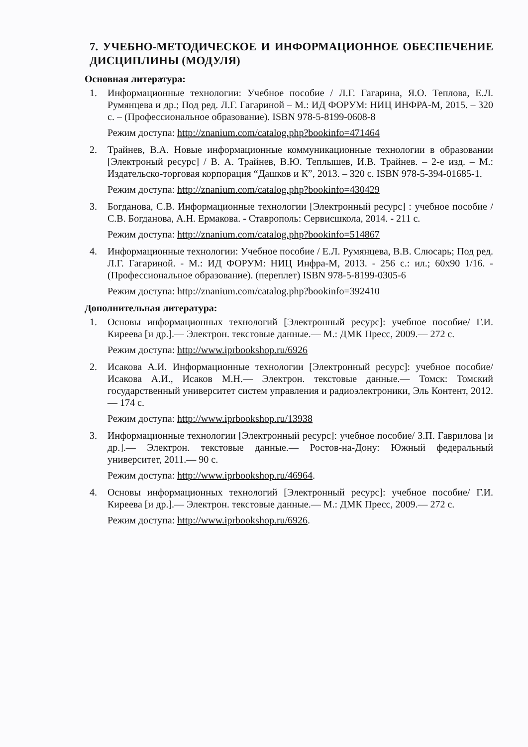7. УЧЕБНО-МЕТОДИЧЕСКОЕ И ИНФОРМАЦИОННОЕ ОБЕСПЕЧЕНИЕ ДИСЦИПЛИНЫ (МОДУЛЯ)
Основная литература:
1. Информационные технологии: Учебное пособие / Л.Г. Гагарина, Я.О. Теплова, Е.Л. Румянцева и др.; Под ред. Л.Г. Гагариной – М.: ИД ФОРУМ: НИЦ ИНФРА-М, 2015. – 320 с. – (Профессиональное образование). ISBN 978-5-8199-0608-8
Режим доступа: http://znanium.com/catalog.php?bookinfo=471464
2. Трайнев, В.А. Новые информационные коммуникационные технологии в образовании [Электроный ресурс] / В. А. Трайнев, В.Ю. Теплышев, И.В. Трайнев. – 2-е изд. – М.: Издательско-торговая корпорация “Дашков и К”, 2013. – 320 с. ISBN 978-5-394-01685-1.
Режим доступа: http://znanium.com/catalog.php?bookinfo=430429
3. Богданова, С.В. Информационные технологии [Электронный ресурс] : учебное пособие / С.В. Богданова, А.Н. Ермакова. - Ставрополь: Сервисшкола, 2014. - 211 с.
Режим доступа: http://znanium.com/catalog.php?bookinfo=514867
4. Информационные технологии: Учебное пособие / Е.Л. Румянцева, В.В. Слюсарь; Под ред. Л.Г. Гагариной. - М.: ИД ФОРУМ: НИЦ Инфра-М, 2013. - 256 с.: ил.; 60x90 1/16. - (Профессиональное образование). (переплет) ISBN 978-5-8199-0305-6
Режим доступа: http://znanium.com/catalog.php?bookinfo=392410
Дополнительная литература:
1. Основы информационных технологий [Электронный ресурс]: учебное пособие/ Г.И. Киреева [и др.].— Электрон. текстовые данные.— М.: ДМК Пресс, 2009.— 272 с.
Режим доступа: http://www.iprbookshop.ru/6926
2. Исакова А.И. Информационные технологии [Электронный ресурс]: учебное пособие/ Исакова А.И., Исаков М.Н.— Электрон. текстовые данные.— Томск: Томский государственный университет систем управления и радиоэлектроники, Эль Контент, 2012.— 174 с.
Режим доступа: http://www.iprbookshop.ru/13938
3. Информационные технологии [Электронный ресурс]: учебное пособие/ З.П. Гаврилова [и др.].— Электрон. текстовые данные.— Ростов-на-Дону: Южный федеральный университет, 2011.— 90 с.
Режим доступа: http://www.iprbookshop.ru/46964.
4. Основы информационных технологий [Электронный ресурс]: учебное пособие/ Г.И. Киреева [и др.].— Электрон. текстовые данные.— М.: ДМК Пресс, 2009.— 272 с.
Режим доступа: http://www.iprbookshop.ru/6926.